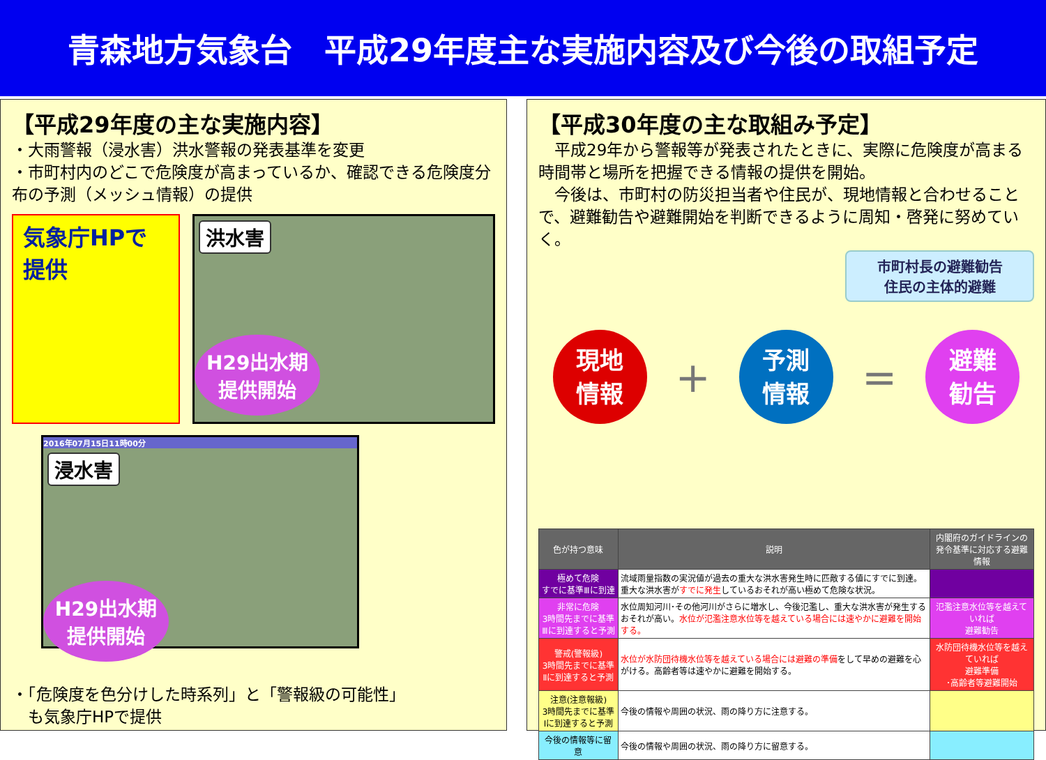青森地方気象台　平成29年度主な実施内容及び今後の取組予定
【平成29年度の主な実施内容】
・大雨警報（浸水害）洪水警報の発表基準を変更
・市町村内のどこで危険度が高まっているか、確認できる危険度分布の予測（メッシュ情報）の提供
気象庁HPで
提供
洪水害
H29出水期
提供開始
2016年07月15日11時00分
浸水害
H29出水期
提供開始
・「危険度を色分けした時系列」と「警報級の可能性」
　も気象庁HPで提供
【平成30年度の主な取組み予定】
　平成29年から警報等が発表されたときに、実際に危険度が高まる時間帯と場所を把握できる情報の提供を開始。
　今後は、市町村の防災担当者や住民が、現地情報と合わせることで、避難勧告や避難開始を判断できるように周知・啓発に努めていく。
市町村長の避難勧告
住民の主体的避難
現地
情報
+
予測
情報
=
避難
勧告
| 色が持つ意味 | 説明 | 内閣府のガイドラインの発令基準に対応する避難情報 |
| --- | --- | --- |
| 極めて危険 すでに基準Ⅲに到達 | 流域雨量指数の実況値が過去の重大な洪水害発生時に匹敵する値にすでに到達。重大な洪水害が すでに発生 しているおそれが高い極めて危険な状況。 | |
| 非常に危険 3時間先までに基準Ⅲに到達すると予測 | 水位周知河川･その他河川がさらに増水し、今後氾濫し、重大な洪水害が発生するおそれが高い。 水位が氾濫注意水位等を越えている場合には速やかに避難を開始する。 | 氾濫注意水位等を越えていれば 避難勧告 |
| 警戒(警報級) 3時間先までに基準Ⅱに到達すると予測 | 水位が水防団待機水位等を越えている場合には避難の準備 をして早めの避難を心がける。高齢者等は速やかに避難を開始する。 | 水防団待機水位等を越えていれば 避難準備 ･高齢者等避難開始 |
| 注意(注意報級) 3時間先までに基準Ⅰに到達すると予測 | 今後の情報や周囲の状況、雨の降り方に注意する。 | |
| 今後の情報等に留意 | 今後の情報や周囲の状況、雨の降り方に留意する。 | |